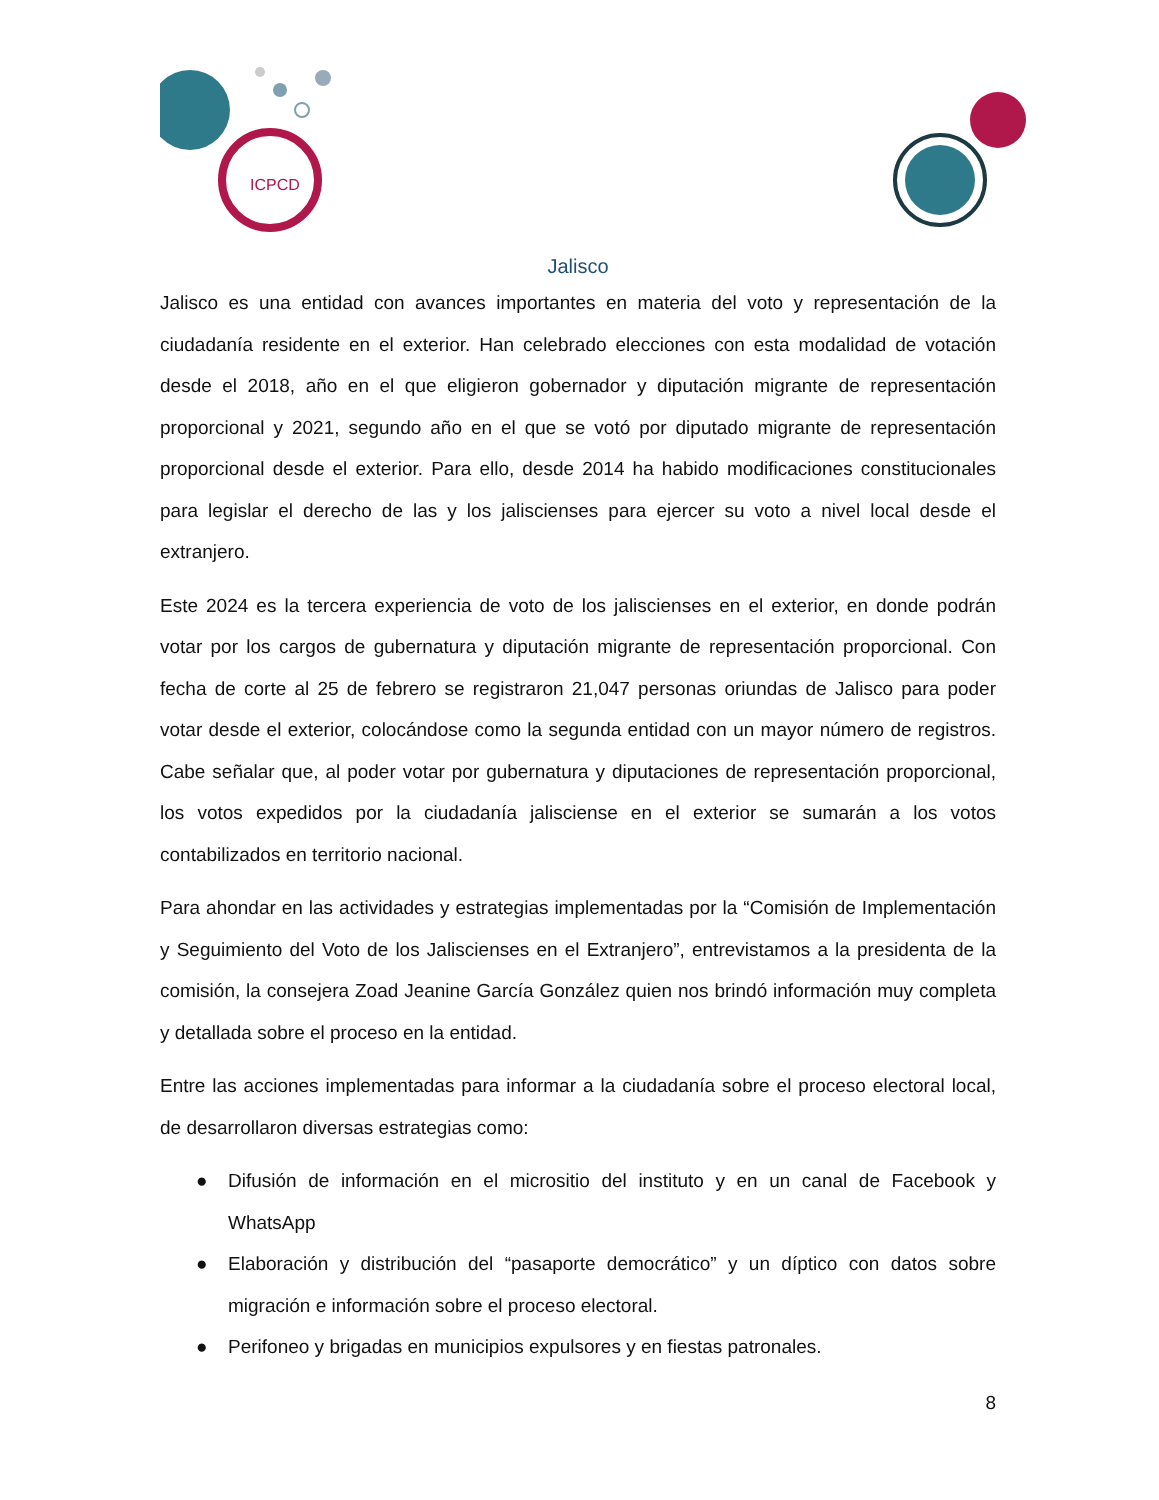ICPCD
Jalisco
Jalisco es una entidad con avances importantes en materia del voto y representación de la ciudadanía residente en el exterior. Han celebrado elecciones con esta modalidad de votación desde el 2018, año en el que eligieron gobernador y diputación migrante de representación proporcional y 2021, segundo año en el que se votó por diputado migrante de representación proporcional desde el exterior. Para ello, desde 2014 ha habido modificaciones constitucionales para legislar el derecho de las y los jaliscienses para ejercer su voto a nivel local desde el extranjero.
Este 2024 es la tercera experiencia de voto de los jaliscienses en el exterior, en donde podrán votar por los cargos de gubernatura y diputación migrante de representación proporcional. Con fecha de corte al 25 de febrero se registraron 21,047 personas oriundas de Jalisco para poder votar desde el exterior, colocándose como la segunda entidad con un mayor número de registros. Cabe señalar que, al poder votar por gubernatura y diputaciones de representación proporcional, los votos expedidos por la ciudadanía jalisciense en el exterior se sumarán a los votos contabilizados en territorio nacional.
Para ahondar en las actividades y estrategias implementadas por la “Comisión de Implementación y Seguimiento del Voto de los Jaliscienses en el Extranjero”, entrevistamos a la presidenta de la comisión, la consejera Zoad Jeanine García González quien nos brindó información muy completa y detallada sobre el proceso en la entidad.
Entre las acciones implementadas para informar a la ciudadanía sobre el proceso electoral local, de desarrollaron diversas estrategias como:
● Difusión de información en el micrositio del instituto y en un canal de Facebook y WhatsApp
● Elaboración y distribución del “pasaporte democrático” y un díptico con datos sobre migración e información sobre el proceso electoral.
● Perifoneo y brigadas en municipios expulsores y en fiestas patronales.
8